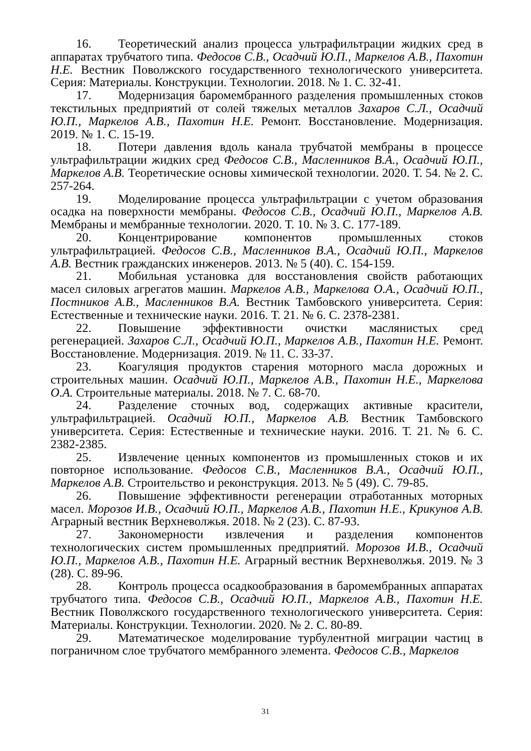16. Теоретический анализ процесса ультрафильтрации жидких сред в аппаратах трубчатого типа. Федосов С.В., Осадчий Ю.П., Маркелов А.В., Пахотин Н.Е. Вестник Поволжского государственного технологического университета. Серия: Материалы. Конструкции. Технологии. 2018. № 1. С. 32-41.
17. Модернизация баромембранного разделения промышленных стоков текстильных предприятий от солей тяжелых металлов Захаров С.Л., Осадчий Ю.П., Маркелов А.В., Пахотин Н.Е. Ремонт. Восстановление. Модернизация. 2019. № 1. С. 15-19.
18. Потери давления вдоль канала трубчатой мембраны в процессе ультрафильтрации жидких сред Федосов С.В., Масленников В.А., Осадчий Ю.П., Маркелов А.В. Теоретические основы химической технологии. 2020. Т. 54. № 2. С. 257-264.
19. Моделирование процесса ультрафильтрации с учетом образования осадка на поверхности мембраны. Федосов С.В., Осадчий Ю.П., Маркелов А.В. Мембраны и мембранные технологии. 2020. Т. 10. № 3. С. 177-189.
20. Концентрирование компонентов промышленных стоков ультрафильтрацией. Федосов С.В., Масленников В.А., Осадчий Ю.П., Маркелов А.В. Вестник гражданских инженеров. 2013. № 5 (40). С. 154-159.
21. Мобильная установка для восстановления свойств работающих масел силовых агрегатов машин. Маркелов А.В., Маркелова О.А., Осадчий Ю.П., Постников А.В., Масленников В.А. Вестник Тамбовского университета. Серия: Естественные и технические науки. 2016. Т. 21. № 6. С. 2378-2381.
22. Повышение эффективности очистки маслянистых сред регенерацией. Захаров С.Л., Осадчий Ю.П., Маркелов А.В., Пахотин Н.Е. Ремонт. Восстановление. Модернизация. 2019. № 11. С. 33-37.
23. Коагуляция продуктов старения моторного масла дорожных и строительных машин. Осадчий Ю.П., Маркелов А.В., Пахотин Н.Е., Маркелова О.А. Строительные материалы. 2018. № 7. С. 68-70.
24. Разделение сточных вод, содержащих активные красители, ультрафильтрацией. Осадчий Ю.П., Маркелов А.В. Вестник Тамбовского университета. Серия: Естественные и технические науки. 2016. Т. 21. № 6. С. 2382-2385.
25. Извлечение ценных компонентов из промышленных стоков и их повторное использование. Федосов С.В., Масленников В.А., Осадчий Ю.П., Маркелов А.В. Строительство и реконструкция. 2013. № 5 (49). С. 79-85.
26. Повышение эффективности регенерации отработанных моторных масел. Морозов И.В., Осадчий Ю.П., Маркелов А.В., Пахотин Н.Е., Крикунов А.В. Аграрный вестник Верхневолжья. 2018. № 2 (23). С. 87-93.
27. Закономерности извлечения и разделения компонентов технологических систем промышленных предприятий. Морозов И.В., Осадчий Ю.П., Маркелов А.В., Пахотин Н.Е. Аграрный вестник Верхневолжья. 2019. № 3 (28). С. 89-96.
28. Контроль процесса осадкообразования в баромембранных аппаратах трубчатого типа. Федосов С.В., Осадчий Ю.П., Маркелов А.В., Пахотин Н.Е. Вестник Поволжского государственного технологического университета. Серия: Материалы. Конструкции. Технологии. 2020. № 2. С. 80-89.
29. Математическое моделирование турбулентной миграции частиц в пограничном слое трубчатого мембранного элемента. Федосов С.В., Маркелов
31